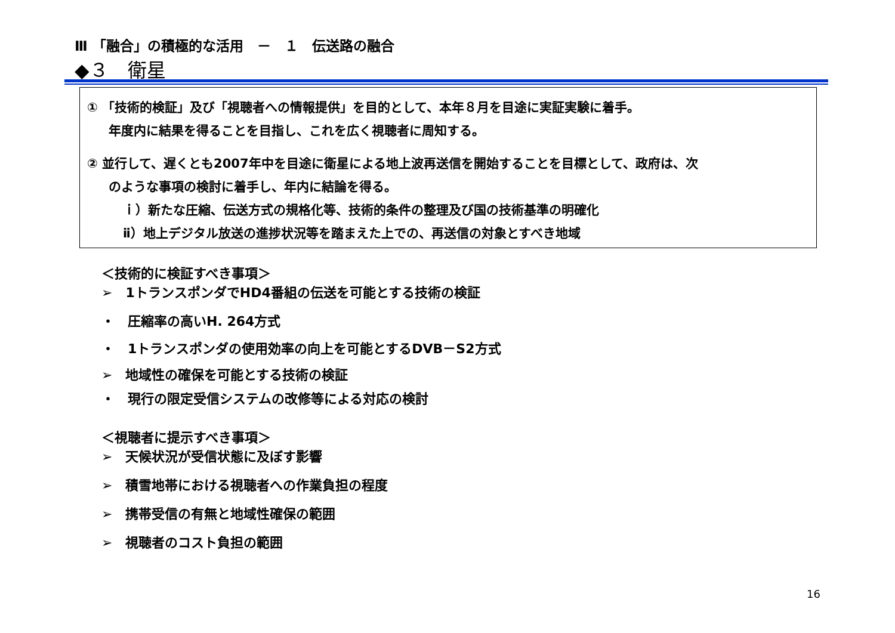Ⅲ 「融合」の積極的な活用　－　１　伝送路の融合
◆３　衛星
① 「技術的検証」及び「視聴者への情報提供」を目的として、本年８月を目途に実証実験に着手。
年度内に結果を得ることを目指し、これを広く視聴者に周知する。
② 並行して、遅くとも2007年中を目途に衛星による地上波再送信を開始することを目標として、政府は、次
のような事項の検討に着手し、年内に結論を得る。
ｉ）新たな圧縮、伝送方式の規格化等、技術的条件の整理及び国の技術基準の明確化
ⅱ）地上デジタル放送の進捗状況等を踏まえた上での、再送信の対象とすべき地域
＜技術的に検証すべき事項＞
➢　1トランスポンダでHD4番組の伝送を可能とする技術の検証
・　圧縮率の高いH. 264方式
・　1トランスポンダの使用効率の向上を可能とするDVB－S2方式
➢　地域性の確保を可能とする技術の検証
・　現行の限定受信システムの改修等による対応の検討
＜視聴者に提示すべき事項＞
➢　天候状況が受信状態に及ぼす影響
➢　積雪地帯における視聴者への作業負担の程度
➢　携帯受信の有無と地域性確保の範囲
➢　視聴者のコスト負担の範囲
16